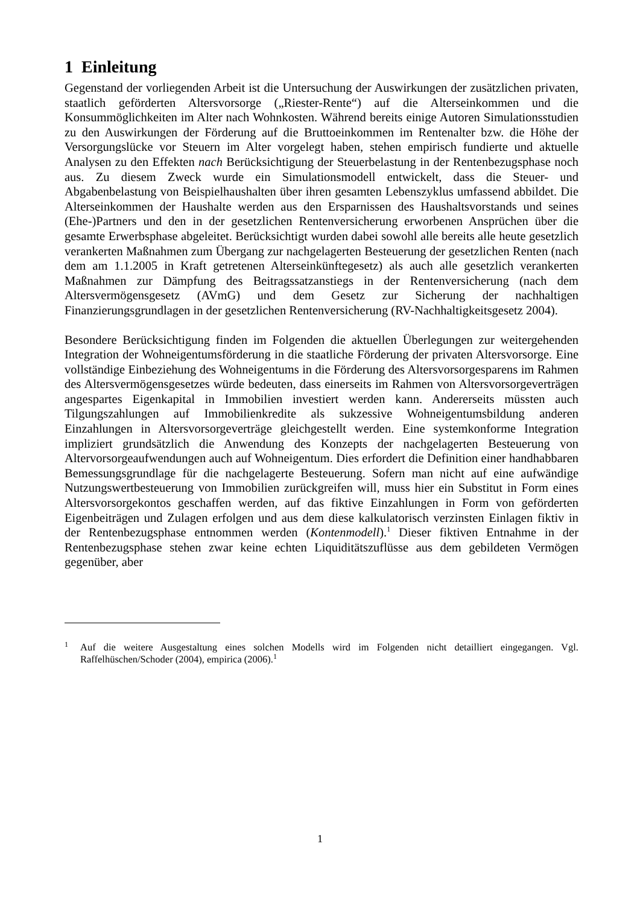1 Einleitung
Gegenstand der vorliegenden Arbeit ist die Untersuchung der Auswirkungen der zusätzlichen privaten, staatlich geförderten Altersvorsorge („Riester-Rente“) auf die Alterseinkommen und die Konsummöglichkeiten im Alter nach Wohnkosten. Während bereits einige Autoren Simulationsstudien zu den Auswirkungen der Förderung auf die Bruttoeinkommen im Rentenalter bzw. die Höhe der Versorgungslücke vor Steuern im Alter vorgelegt haben, stehen empirisch fundierte und aktuelle Analysen zu den Effekten nach Berücksichtigung der Steuerbelastung in der Rentenbezugsphase noch aus. Zu diesem Zweck wurde ein Simulationsmodell entwickelt, dass die Steuer- und Abgabenbelastung von Beispielhaushalten über ihren gesamten Lebenszyklus umfassend abbildet. Die Alterseinkommen der Haushalte werden aus den Ersparnissen des Haushaltsvorstands und seines (Ehe-)Partners und den in der gesetzlichen Rentenversicherung erworbenen Ansprüchen über die gesamte Erwerbsphase abgeleitet. Berücksichtigt wurden dabei sowohl alle bereits alle heute gesetzlich verankerten Maßnahmen zum Übergang zur nachgelagerten Besteuerung der gesetzlichen Renten (nach dem am 1.1.2005 in Kraft getretenen Alterseinkünftegesetz) als auch alle gesetzlich verankerten Maßnahmen zur Dämpfung des Beitragssatzanstiegs in der Rentenversicherung (nach dem Altersvermögensgesetz (AVmG) und dem Gesetz zur Sicherung der nachhaltigen Finanzierungsgrundlagen in der gesetzlichen Rentenversicherung (RV-Nachhaltigkeitsgesetz 2004).
Besondere Berücksichtigung finden im Folgenden die aktuellen Überlegungen zur weitergehenden Integration der Wohneigentumsförderung in die staatliche Förderung der privaten Altersvorsorge. Eine vollständige Einbeziehung des Wohneigentums in die Förderung des Altersvorsorgesparens im Rahmen des Altersvermögensgesetzes würde bedeuten, dass einerseits im Rahmen von Altersvorsorgeverträgen angespartes Eigenkapital in Immobilien investiert werden kann. Andererseits müssten auch Tilgungszahlungen auf Immobilienkredite als sukzessive Wohneigentumsbildung anderen Einzahlungen in Altersvorsorgeverträge gleichgestellt werden. Eine systemkonforme Integration impliziert grundsätzlich die Anwendung des Konzepts der nachgelagerten Besteuerung von Altervorsorgeaufwendungen auch auf Wohneigentum. Dies erfordert die Definition einer handhabbaren Bemessungsgrundlage für die nachgelagerte Besteuerung. Sofern man nicht auf eine aufwändige Nutzungswertbesteuerung von Immobilien zurückgreifen will, muss hier ein Substitut in Form eines Altersvorsorgekontos geschaffen werden, auf das fiktive Einzahlungen in Form von geförderten Eigenbeiträgen und Zulagen erfolgen und aus dem diese kalkulatorisch verzinsten Einlagen fiktiv in der Rentenbezugsphase entnommen werden (Kontenmodell).<sup>1</sup> Dieser fiktiven Entnahme in der Rentenbezugsphase stehen zwar keine echten Liquiditätszuflüsse aus dem gebildeten Vermögen gegenüber, aber
<sup>1</sup> Auf die weitere Ausgestaltung eines solchen Modells wird im Folgenden nicht detailliert eingegangen. Vgl. Raffelhüschen/Schoder (2004), empirica (2006).<sup>1</sup>
1